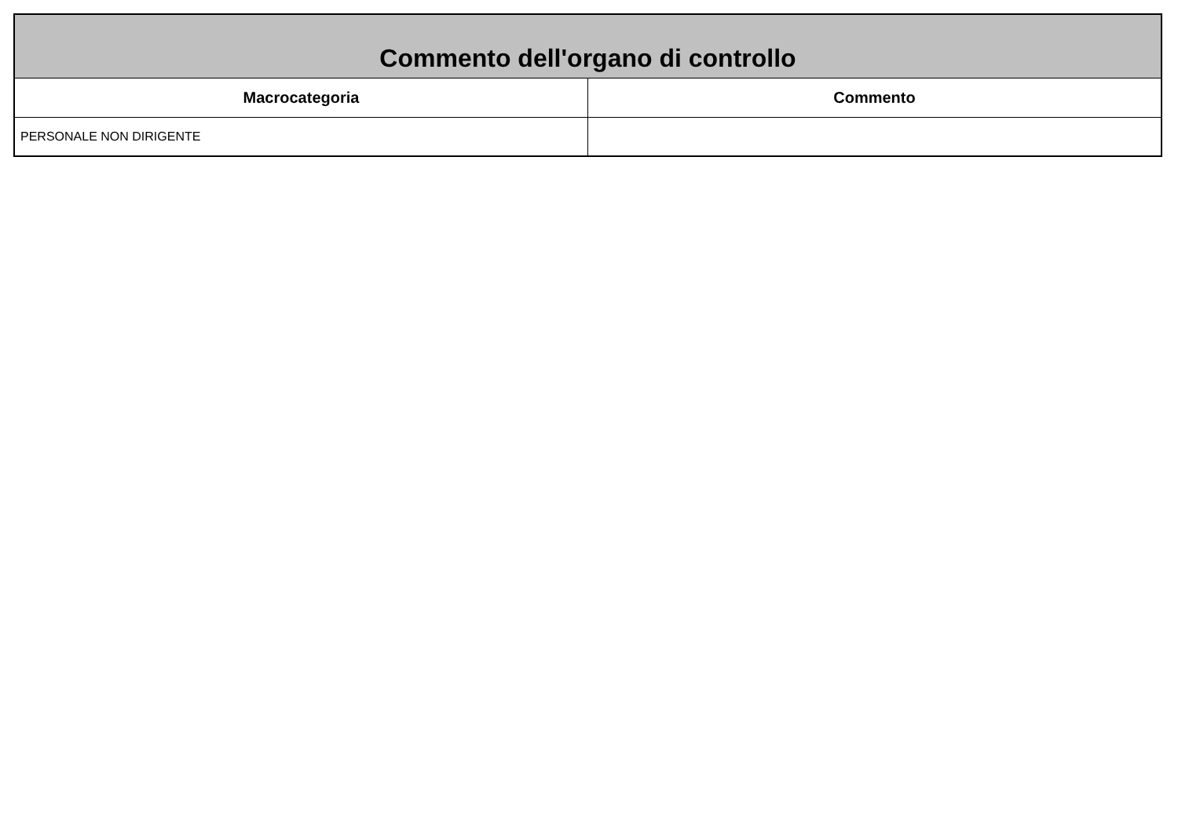| Commento dell'organo di controllo | |
| --- | --- |
| Macrocategoria | Commento |
| PERSONALE NON DIRIGENTE | |